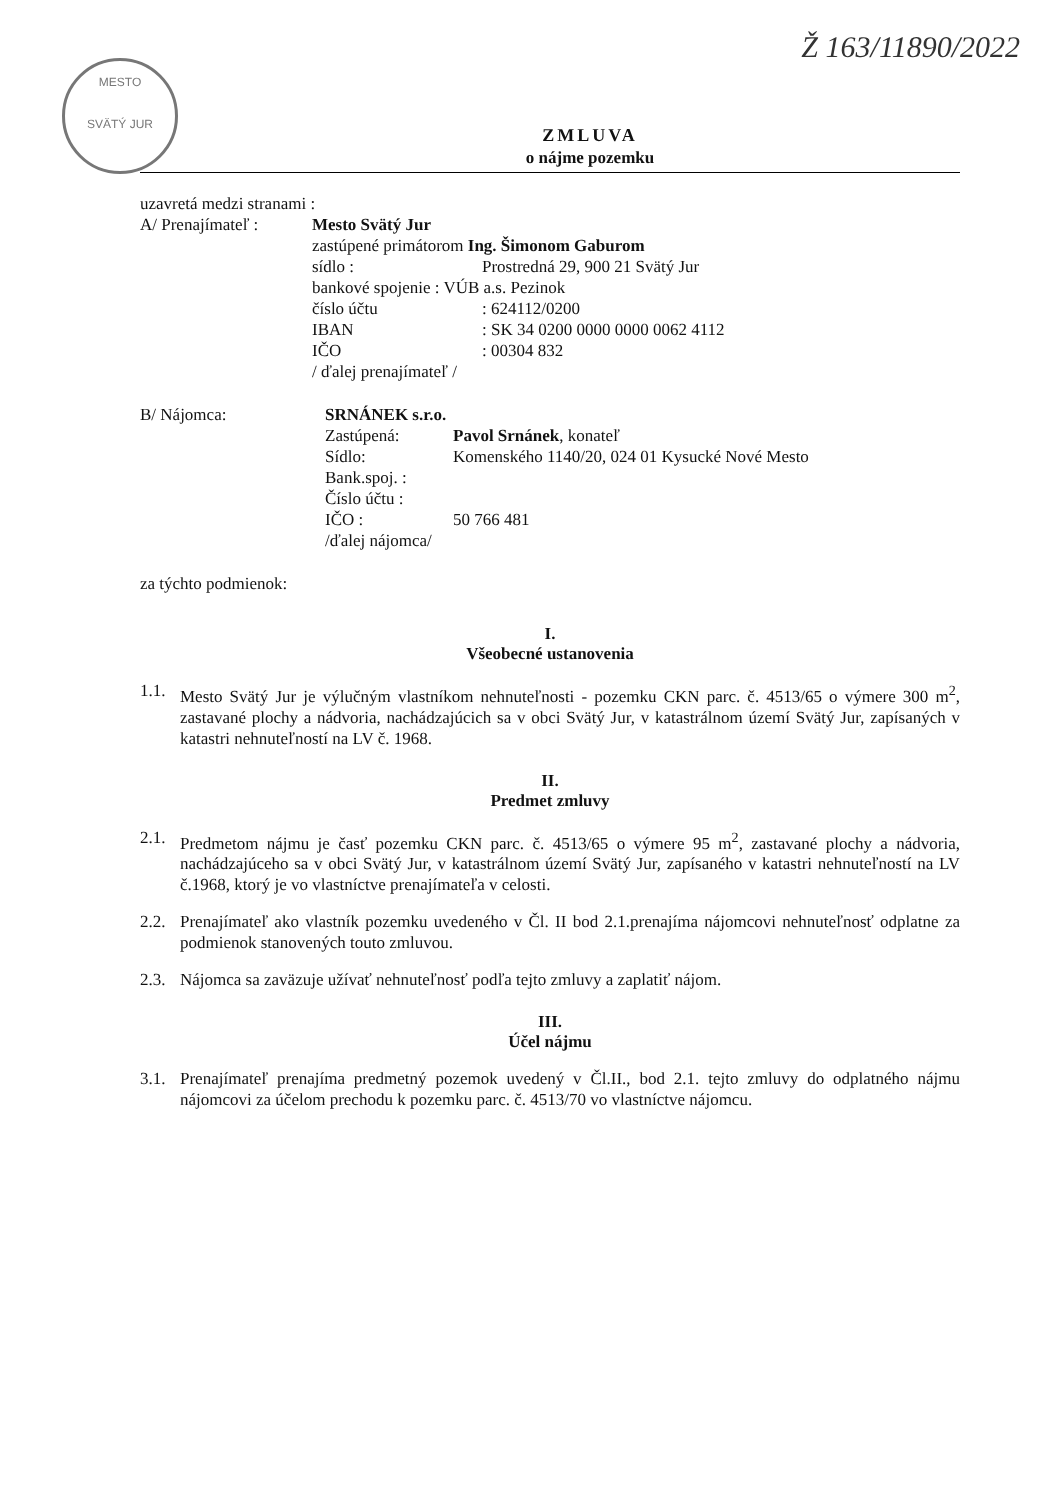Ž 163/11890/2022
MESTO
SVÄTÝ JUR
ZMLUVA
o nájme pozemku
uzavretá medzi stranami :
A/ Prenajímateľ :
Mesto Svätý Jur
zastúpené primátorom Ing. Šimonom Gaburom
sídlo : Prostredná 29, 900 21 Svätý Jur
bankové spojenie : VÚB a.s. Pezinok
číslo účtu : 624112/0200
IBAN : SK 34 0200 0000 0000 0062 4112
IČO : 00304 832
/ ďalej prenajímateľ /
B/ Nájomca: SRNÁNEK s.r.o.
Zastúpená: Pavol Srnánek, konateľ
Sídlo: Komenského 1140/20, 024 01 Kysucké Nové Mesto
Bank.spoj. :
Číslo účtu :
IČO : 50 766 481
/ďalej nájomca/
za týchto podmienok:
I.
Všeobecné ustanovenia
1.1.
Mesto Svätý Jur je výlučným vlastníkom nehnuteľnosti - pozemku CKN parc. č. 4513/65 o výmere 300 m<sup>2</sup>, zastavané plochy a nádvoria, nachádzajúcich sa v obci Svätý Jur, v katastrálnom území Svätý Jur, zapísaných v katastri nehnuteľností na LV č. 1968.
II.
Predmet zmluvy
2.1.
Predmetom nájmu je časť pozemku CKN parc. č. 4513/65 o výmere 95 m<sup>2</sup>, zastavané plochy a nádvoria, nachádzajúceho sa v obci Svätý Jur, v katastrálnom území Svätý Jur, zapísaného v katastri nehnuteľností na LV č.1968, ktorý je vo vlastníctve prenajímateľa v celosti.
2.2.
Prenajímateľ ako vlastník pozemku uvedeného v Čl. II bod 2.1.prenajíma nájomcovi nehnuteľnosť odplatne za podmienok stanovených touto zmluvou.
2.3.
Nájomca sa zaväzuje užívať nehnuteľnosť podľa tejto zmluvy a zaplatiť nájom.
III.
Účel nájmu
3.1.
Prenajímateľ prenajíma predmetný pozemok uvedený v Čl.II., bod 2.1. tejto zmluvy do odplatného nájmu nájomcovi za účelom prechodu k pozemku parc. č. 4513/70 vo vlastníctve nájomcu.